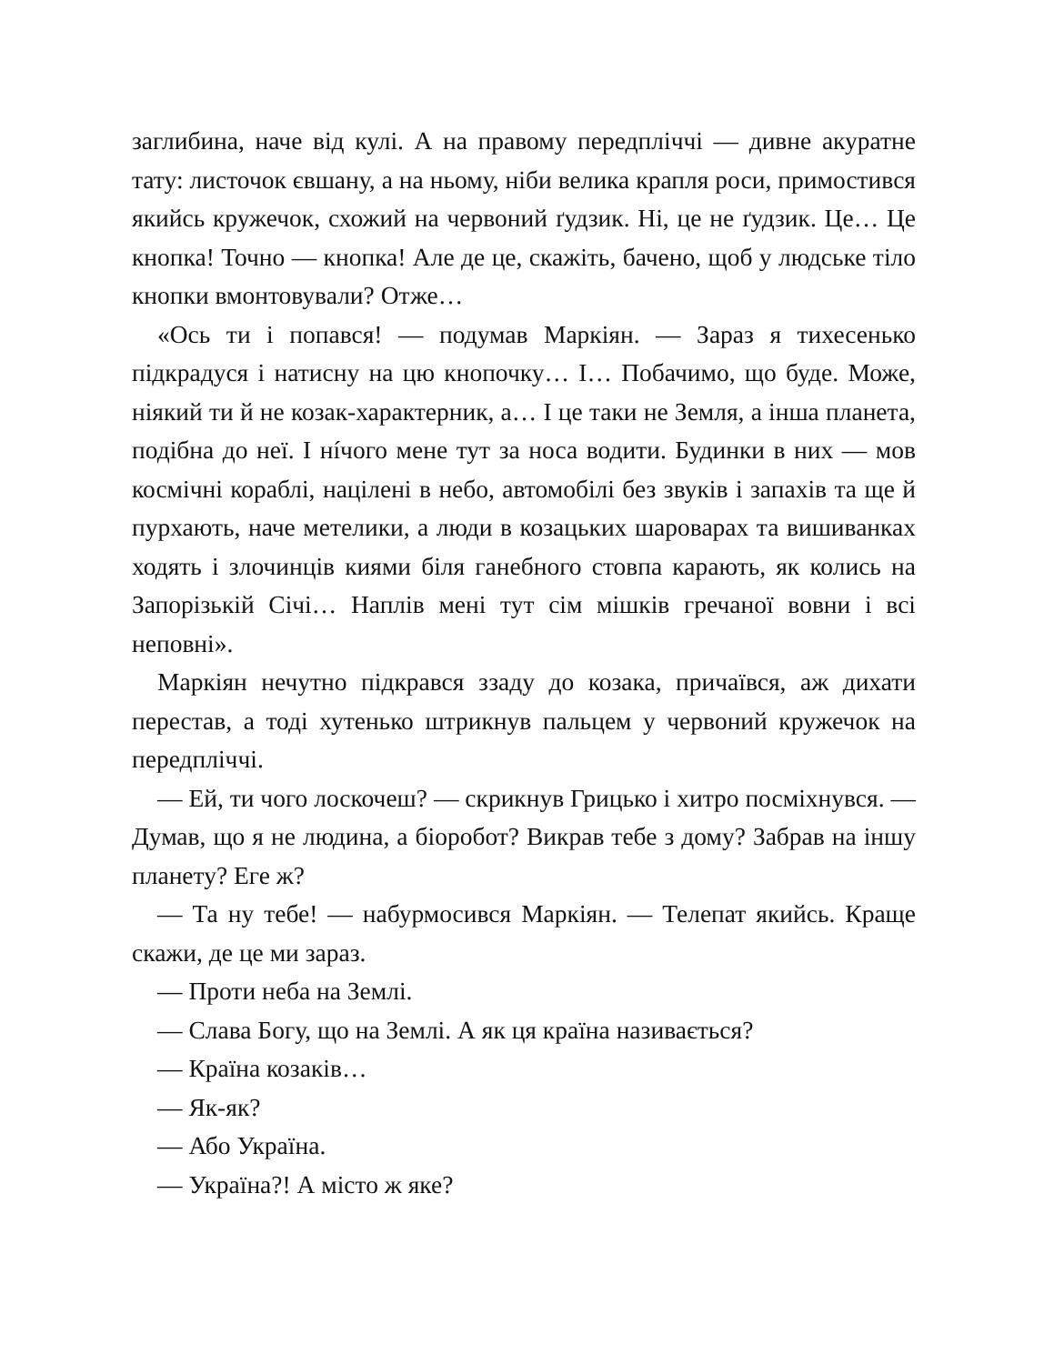заглибина, наче від кулі. А на правому передпліччі — дивне акуратне тату: листочок євшану, а на ньому, ніби велика крапля роси, примостився якийсь кружечок, схожий на червоний ґудзик. Ні, це не ґудзик. Це… Це кнопка! Точно — кнопка! Але де це, скажіть, бачено, щоб у людське тіло кнопки вмонтовували? Отже…
«Ось ти і попався! — подумав Маркіян. — Зараз я тихесенько підкрадуся і натисну на цю кнопочку… І… Побачимо, що буде. Може, ніякий ти й не козак-характерник, а… І це таки не Земля, а інша планета, подібна до неї. І нíчого мене тут за носа водити. Будинки в них — мов космічні кораблі, націлені в небо, автомобілі без звуків і запахів та ще й пурхають, наче метелики, а люди в козацьких шароварах та вишиванках ходять і злочинців киями біля ганебного стовпа карають, як колись на Запорізькій Січі… Наплів мені тут сім мішків гречаної вовни і всі неповні».
Маркіян нечутно підкрався ззаду до козака, причаївся, аж дихати перестав, а тоді хутенько штрикнув пальцем у червоний кружечок на передпліччі.
— Ей, ти чого лоскочеш? — скрикнув Грицько і хитро посміхнувся. — Думав, що я не людина, а біоробот? Викрав тебе з дому? Забрав на іншу планету? Еге ж?
— Та ну тебе! — набурмосився Маркіян. — Телепат якийсь. Краще скажи, де це ми зараз.
— Проти неба на Землі.
— Слава Богу, що на Землі. А як ця країна називається?
— Країна козаків…
— Як-як?
— Або Україна.
— Україна?! А місто ж яке?